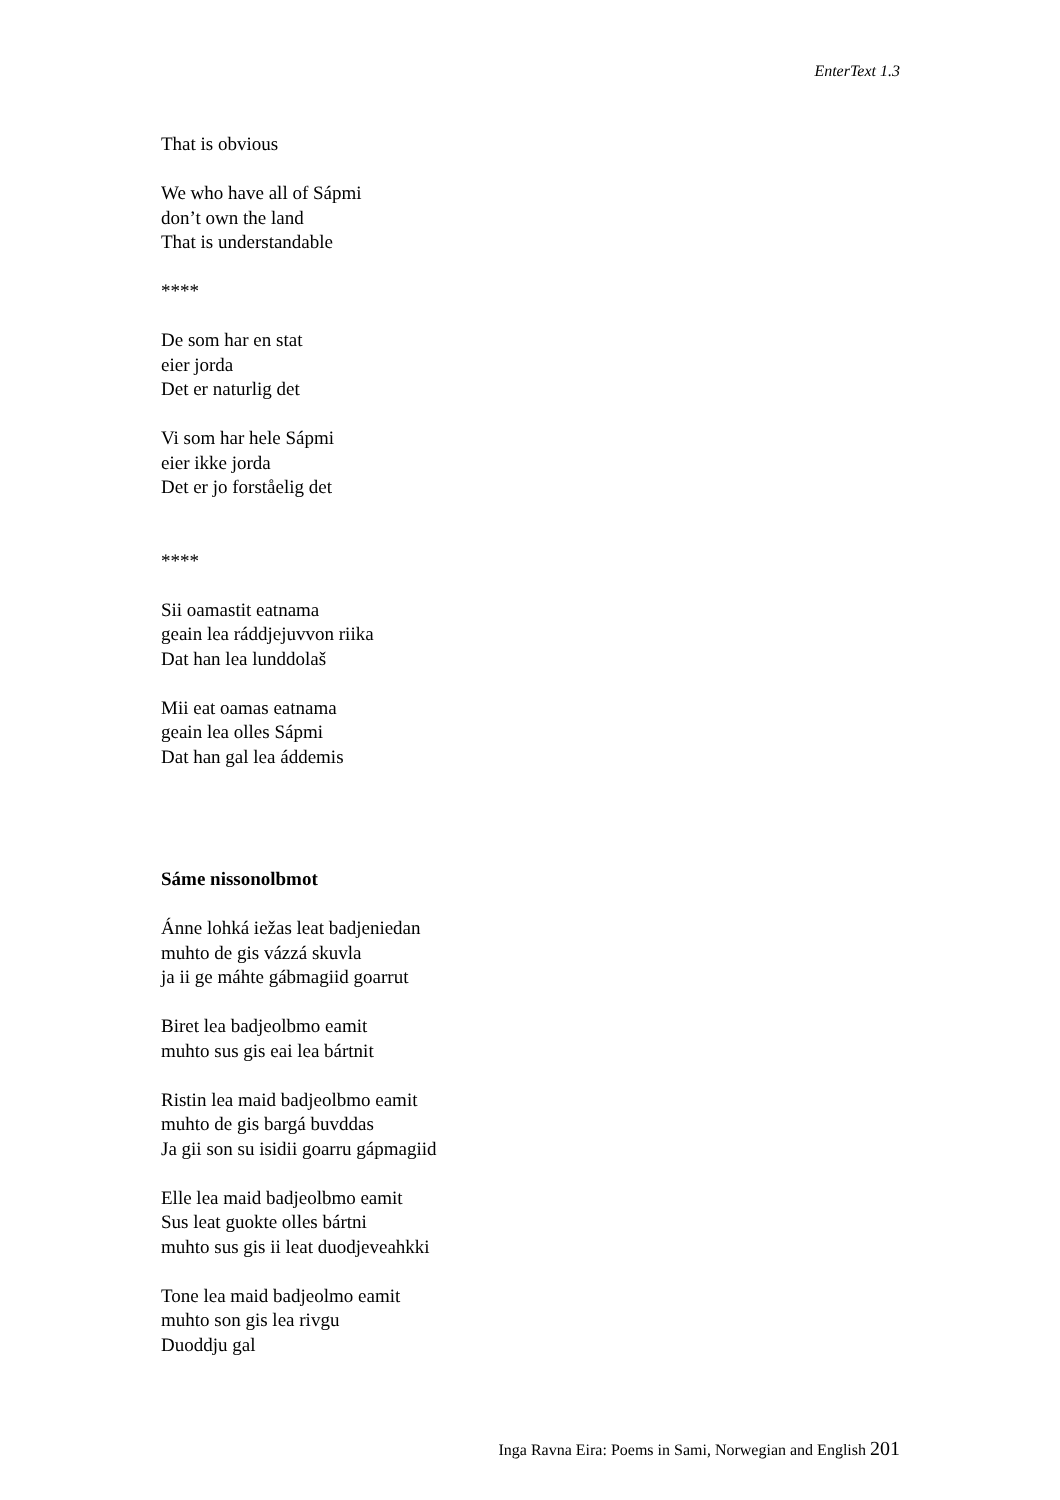EnterText 1.3
That is obvious
We who have all of Sápmi
don’t own the land
That is understandable
****
De som har en stat
eier jorda
Det er naturlig det
Vi som har hele Sápmi
eier ikke jorda
Det er jo forståelig det
****
Sii oamastit eatnama
geain lea ráddjejuvvon riika
Dat han lea lunddolaš
Mii eat oamas eatnama
geain lea olles Sápmi
Dat han gal lea áddemis
Sáme nissonolbmot
Ánne lohká iežas leat badjeniedan
muhto de gis vázzá skuvla
ja ii ge máhte gábmagiid goarrut
Biret lea badjeolbmo eamit
muhto sus gis eai lea bártnit
Ristin lea maid badjeolbmo eamit
muhto de gis bargá buvddas
Ja gii son su isidii goarru gápmagiid
Elle lea maid badjeolbmo eamit
Sus leat guokte olles bártni
muhto sus gis ii leat duodjeveahkki
Tone lea maid badjeolmo eamit
muhto son gis lea rivgu
Duoddju gal
Inga Ravna Eira: Poems in Sami, Norwegian and English 201